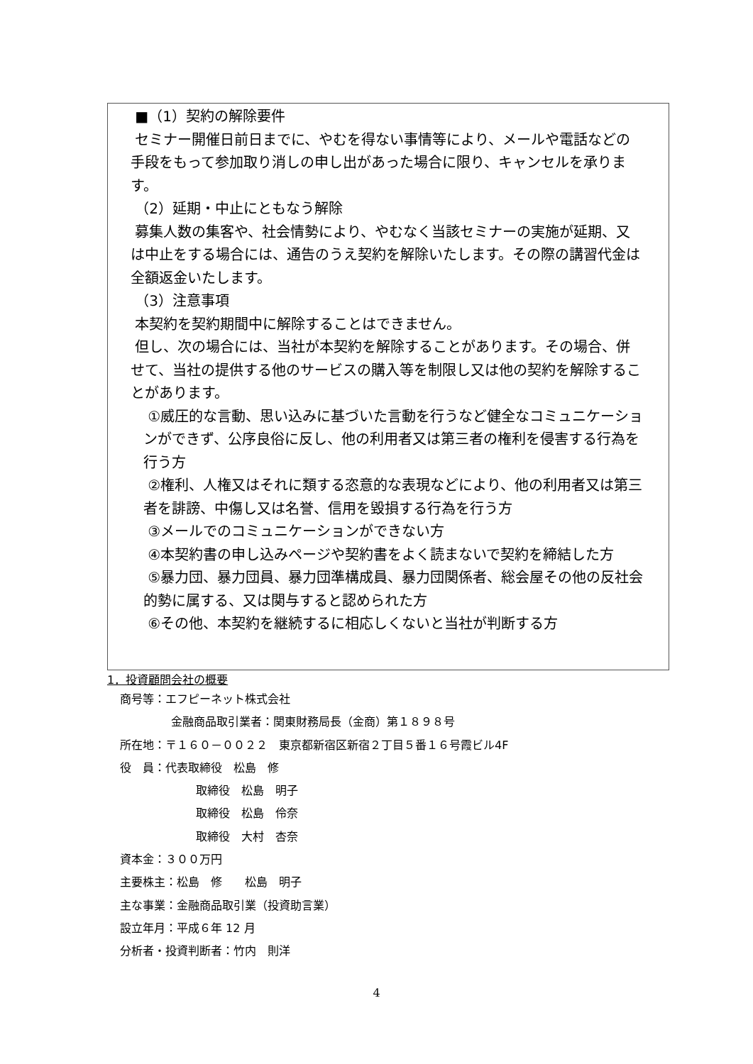■（1）契約の解除要件
セミナー開催日前日までに、やむを得ない事情等により、メールや電話などの手段をもって参加取り消しの申し出があった場合に限り、キャンセルを承ります。
（2）延期・中止にともなう解除
募集人数の集客や、社会情勢により、やむなく当該セミナーの実施が延期、又は中止をする場合には、通告のうえ契約を解除いたします。その際の講習代金は全額返金いたします。
（3）注意事項
本契約を契約期間中に解除することはできません。
但し、次の場合には、当社が本契約を解除することがあります。その場合、併せて、当社の提供する他のサービスの購入等を制限し又は他の契約を解除することがあります。
①威圧的な言動、思い込みに基づいた言動を行うなど健全なコミュニケーションができず、公序良俗に反し、他の利用者又は第三者の権利を侵害する行為を行う方
②権利、人権又はそれに類する恣意的な表現などにより、他の利用者又は第三者を誹謗、中傷し又は名誉、信用を毀損する行為を行う方
③メールでのコミュニケーションができない方
④本契約書の申し込みページや契約書をよく読まないで契約を締結した方
⑤暴力団、暴力団員、暴力団準構成員、暴力団関係者、総会屋その他の反社会的勢に属する、又は関与すると認められた方
⑥その他、本契約を継続するに相応しくないと当社が判断する方
1．投資顧問会社の概要
商号等：エフピーネット株式会社
金融商品取引業者：関東財務局長（金商）第１８９８号
所在地：〒１６０－００２２　東京都新宿区新宿２丁目５番１６号霞ビル4F
役　員：代表取締役　松島　修
取締役　松島　明子
取締役　松島　伶奈
取締役　大村　杏奈
資本金：３００万円
主要株主：松島　修　　松島　明子
主な事業：金融商品取引業（投資助言業）
設立年月：平成６年 12 月
分析者・投資判断者：竹内　則洋
4